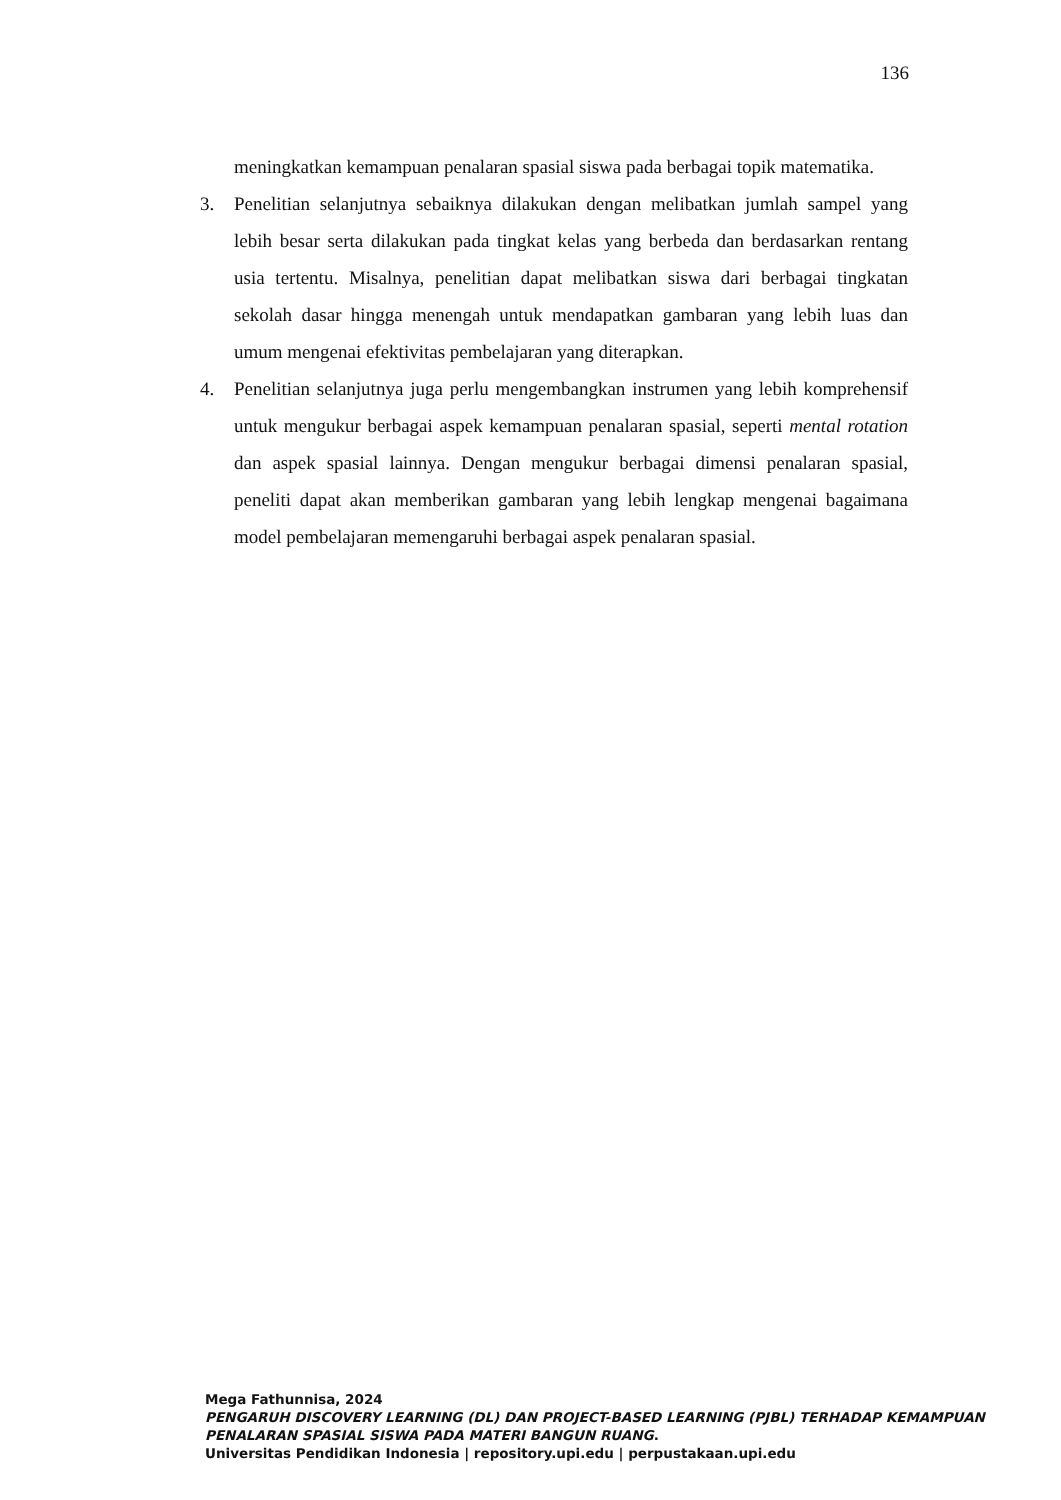136
meningkatkan kemampuan penalaran spasial siswa pada berbagai topik matematika.
3. Penelitian selanjutnya sebaiknya dilakukan dengan melibatkan jumlah sampel yang lebih besar serta dilakukan pada tingkat kelas yang berbeda dan berdasarkan rentang usia tertentu. Misalnya, penelitian dapat melibatkan siswa dari berbagai tingkatan sekolah dasar hingga menengah untuk mendapatkan gambaran yang lebih luas dan umum mengenai efektivitas pembelajaran yang diterapkan.
4. Penelitian selanjutnya juga perlu mengembangkan instrumen yang lebih komprehensif untuk mengukur berbagai aspek kemampuan penalaran spasial, seperti mental rotation dan aspek spasial lainnya. Dengan mengukur berbagai dimensi penalaran spasial, peneliti dapat akan memberikan gambaran yang lebih lengkap mengenai bagaimana model pembelajaran memengaruhi berbagai aspek penalaran spasial.
Mega Fathunnisa, 2024
PENGARUH DISCOVERY LEARNING (DL) DAN PROJECT-BASED LEARNING (PJBL) TERHADAP KEMAMPUAN PENALARAN SPASIAL SISWA PADA MATERI BANGUN RUANG.
Universitas Pendidikan Indonesia | repository.upi.edu | perpustakaan.upi.edu